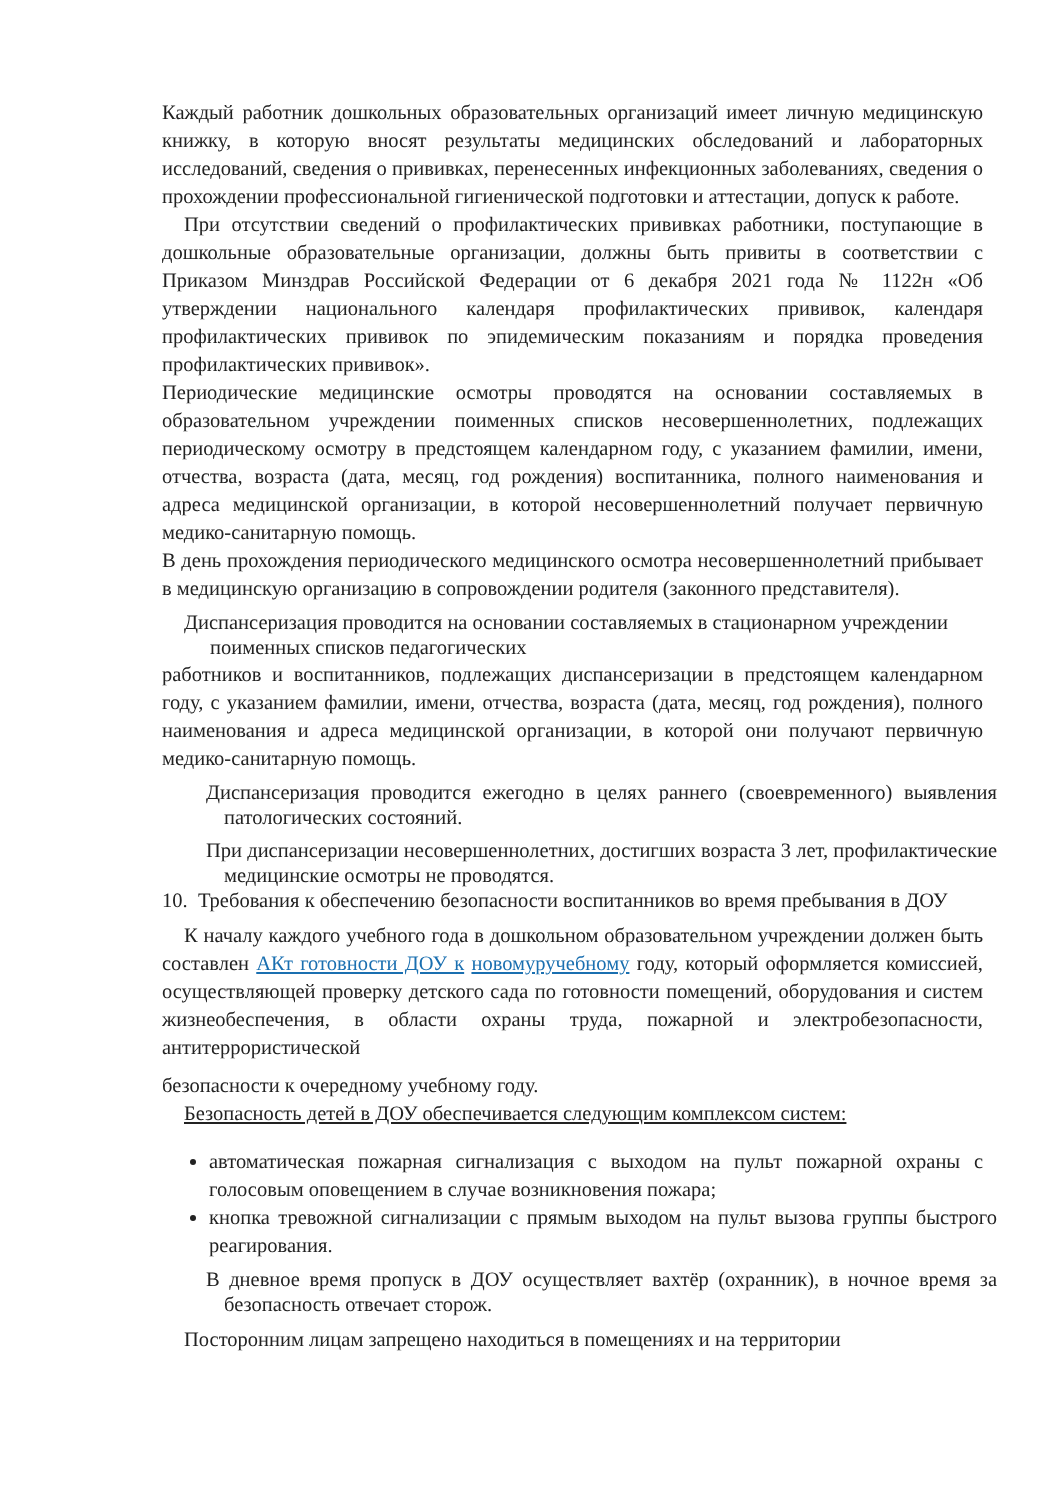Каждый работник дошкольных образовательных организаций имеет личную медицинскую книжку, в которую вносят результаты медицинских обследований и лабораторных исследований, сведения о прививках, перенесенных инфекционных заболеваниях, сведения о прохождении профессиональной гигиенической подготовки и аттестации, допуск к работе.
При отсутствии сведений о профилактических прививках работники, поступающие в дошкольные образовательные организации, должны быть привиты в соответствии с Приказом Минздрав Российской Федерации от 6 декабря 2021 года № 1122н «Об утверждении национального календаря профилактических прививок, календаря профилактических прививок по эпидемическим показаниям и порядка проведения профилактических прививок».
Периодические медицинские осмотры проводятся на основании составляемых в образовательном учреждении поименных списков несовершеннолетних, подлежащих периодическому осмотру в предстоящем календарном году, с указанием фамилии, имени, отчества, возраста (дата, месяц, год рождения) воспитанника, полного наименования и адреса медицинской организации, в которой несовершеннолетний получает первичную медико-санитарную помощь.
В день прохождения периодического медицинского осмотра несовершеннолетний прибывает в медицинскую организацию в сопровождении родителя (законного представителя).
Диспансеризация проводится на основании составляемых в стационарном учреждении
поименных списков педагогических
работников и воспитанников, подлежащих диспансеризации в предстоящем календарном году, с указанием фамилии, имени, отчества, возраста (дата, месяц, год рождения), полного наименования и адреса медицинской организации, в которой они получают первичную медико-санитарную помощь.
Диспансеризация проводится ежегодно в целях раннего (своевременного) выявления патологических состояний.
При диспансеризации несовершеннолетних, достигших возраста 3 лет, профилактические медицинские осмотры не проводятся.
10. Требования к обеспечению безопасности воспитанников во время пребывания в ДОУ
К началу каждого учебного года в дошкольном образовательном учреждении должен быть составлен АКт готовности ДОУ к новомуручебному году, который оформляется комиссией, осуществляющей проверку детского сада по готовности помещений, оборудования и систем жизнеобеспечения, в области охраны труда, пожарной и электробезопасности, антитеррористической
безопасности к очередному учебному году.
Безопасность детей в ДОУ обеспечивается следующим комплексом систем:
автоматическая пожарная сигнализация с выходом на пульт пожарной охраны с голосовым оповещением в случае возникновения пожара;
кнопка тревожной сигнализации с прямым выходом на пульт вызова группы быстрого реагирования.
В дневное время пропуск в ДОУ осуществляет вахтёр (охранник), в ночное время за безопасность отвечает сторож.
Посторонним лицам запрещено находиться в помещениях и на территории